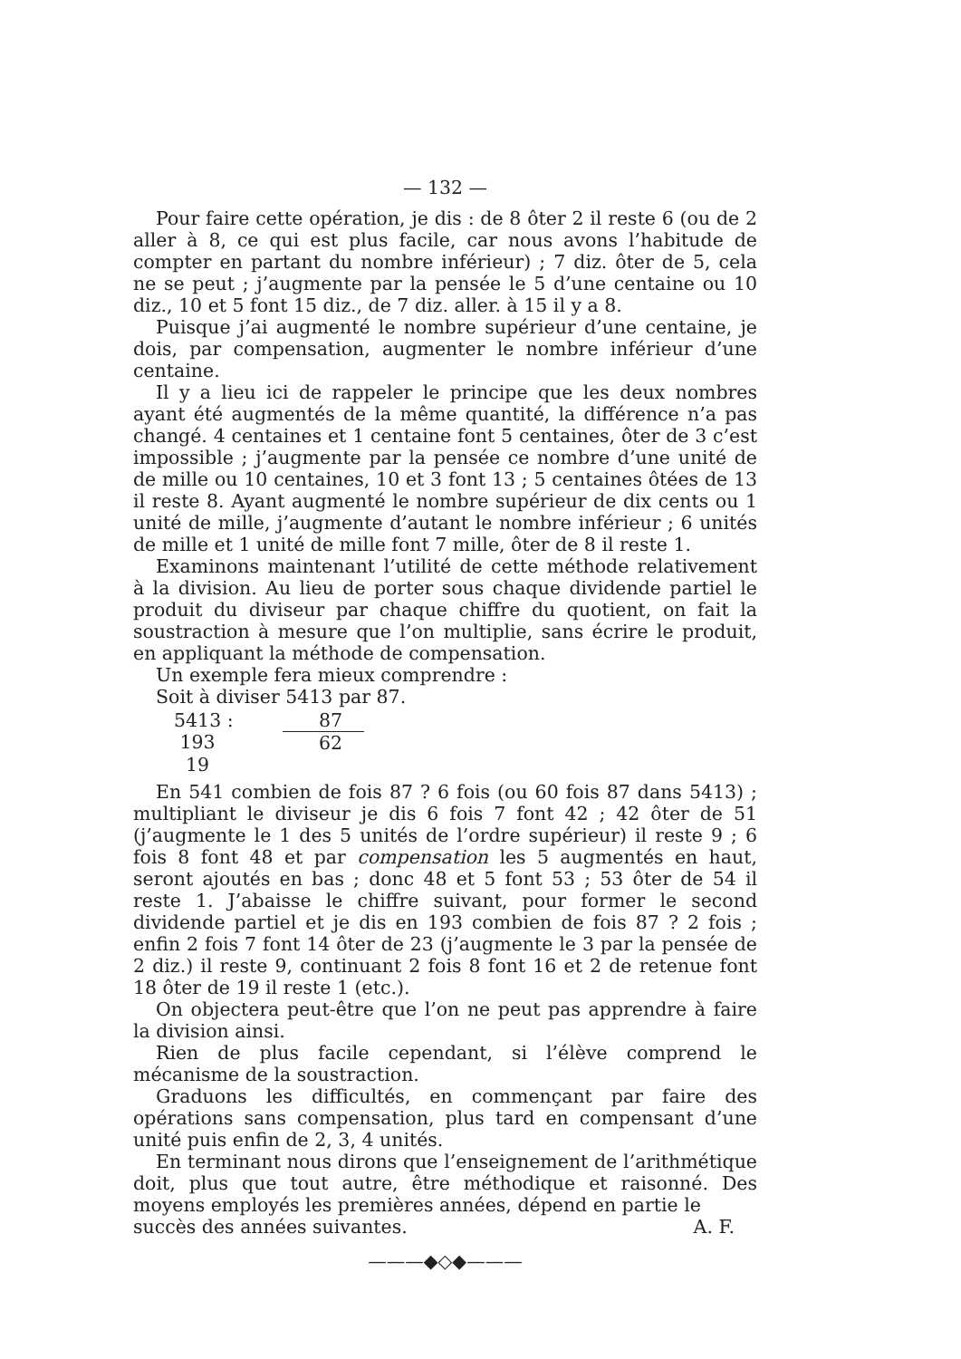— 132 —
Pour faire cette opération, je dis : de 8 ôter 2 il reste 6 (ou de 2 aller à 8, ce qui est plus facile, car nous avons l’habitude de compter en partant du nombre inférieur) ; 7 diz. ôter de 5, cela ne se peut ; j’augmente par la pensée le 5 d’une centaine ou 10 diz., 10 et 5 font 15 diz., de 7 diz. aller. à 15 il y a 8.
Puisque j’ai augmenté le nombre supérieur d’une centaine, je dois, par compensation, augmenter le nombre inférieur d’une centaine.
Il y a lieu ici de rappeler le principe que les deux nombres ayant été augmentés de la même quantité, la différence n’a pas changé. 4 centaines et 1 centaine font 5 centaines, ôter de 3 c’est impossible ; j’augmente par la pensée ce nombre d’une unité de de mille ou 10 centaines, 10 et 3 font 13 ; 5 centaines ôtées de 13 il reste 8. Ayant augmenté le nombre supérieur de dix cents ou 1 unité de mille, j’augmente d’autant le nombre inférieur ; 6 unités de mille et 1 unité de mille font 7 mille, ôter de 8 il reste 1.
Examinons maintenant l’utilité de cette méthode relativement à la division. Au lieu de porter sous chaque dividende partiel le produit du diviseur par chaque chiffre du quotient, on fait la soustraction à mesure que l’on multiplie, sans écrire le produit, en appliquant la méthode de compensation.
Un exemple fera mieux comprendre :
Soit à diviser 5413 par 87.
5413 :
87
193
62
19
En 541 combien de fois 87 ? 6 fois (ou 60 fois 87 dans 5413) ; multipliant le diviseur je dis 6 fois 7 font 42 ; 42 ôter de 51 (j’augmente le 1 des 5 unités de l’ordre supérieur) il reste 9 ; 6 fois 8 font 48 et par compensation les 5 augmentés en haut, seront ajoutés en bas ; donc 48 et 5 font 53 ; 53 ôter de 54 il reste 1. J’abaisse le chiffre suivant, pour former le second dividende partiel et je dis en 193 combien de fois 87 ? 2 fois ; enfin 2 fois 7 font 14 ôter de 23 (j’augmente le 3 par la pensée de 2 diz.) il reste 9, continuant 2 fois 8 font 16 et 2 de retenue font 18 ôter de 19 il reste 1 (etc.).
On objectera peut-être que l’on ne peut pas apprendre à faire la division ainsi.
Rien de plus facile cependant, si l’élève comprend le mécanisme de la soustraction.
Graduons les difficultés, en commençant par faire des opérations sans compensation, plus tard en compensant d’une unité puis enfin de 2, 3, 4 unités.
En terminant nous dirons que l’enseignement de l’arithmétique doit, plus que tout autre, être méthodique et raisonné. Des moyens employés les premières années, dépend en partie le
succès des années suivantes. A. F.
———◆◇◆———